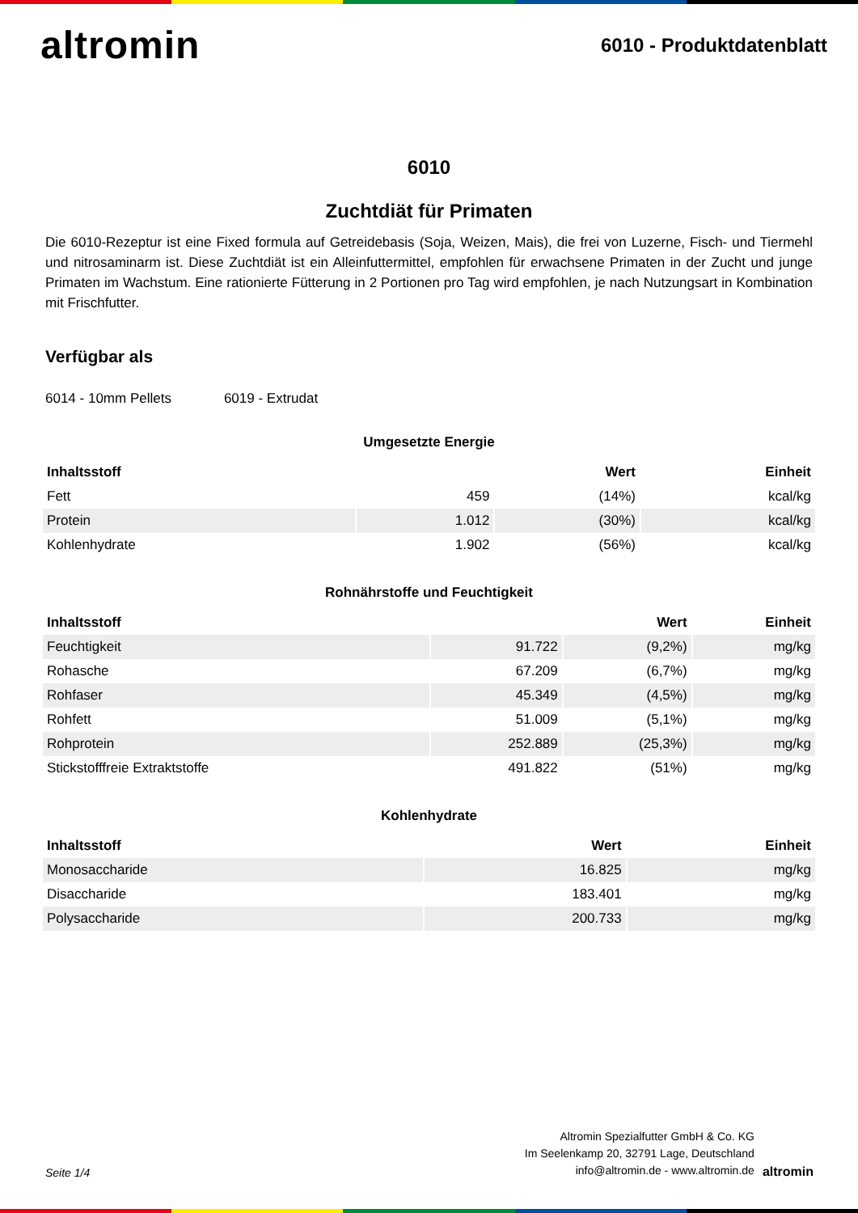altromin
6010 - Produktdatenblatt
6010
Zuchtdiät für Primaten
Die 6010-Rezeptur ist eine Fixed formula auf Getreidebasis (Soja, Weizen, Mais), die frei von Luzerne, Fisch- und Tiermehl und nitrosaminarm ist. Diese Zuchtdiät ist ein Alleinfuttermittel, empfohlen für erwachsene Primaten in der Zucht und junge Primaten im Wachstum. Eine rationierte Fütterung in 2 Portionen pro Tag wird empfohlen, je nach Nutzungsart in Kombination mit Frischfutter.
Verfügbar als
6014 - 10mm Pellets 6019 - Extrudat
Umgesetzte Energie
| Inhaltsstoff | Wert | | Einheit |
| --- | --- | --- | --- |
| Fett | 459 | (14%) | kcal/kg |
| Protein | 1.012 | (30%) | kcal/kg |
| Kohlenhydrate | 1.902 | (56%) | kcal/kg |
Rohnährstoffe und Feuchtigkeit
| Inhaltsstoff | Wert | | Einheit |
| --- | --- | --- | --- |
| Feuchtigkeit | 91.722 | (9,2%) | mg/kg |
| Rohasche | 67.209 | (6,7%) | mg/kg |
| Rohfaser | 45.349 | (4,5%) | mg/kg |
| Rohfett | 51.009 | (5,1%) | mg/kg |
| Rohprotein | 252.889 | (25,3%) | mg/kg |
| Stickstofffreie Extraktstoffe | 491.822 | (51%) | mg/kg |
Kohlenhydrate
| Inhaltsstoff | Wert | Einheit |
| --- | --- | --- |
| Monosaccharide | 16.825 | mg/kg |
| Disaccharide | 183.401 | mg/kg |
| Polysaccharide | 200.733 | mg/kg |
Seite 1/4
Altromin Spezialfutter GmbH & Co. KG
Im Seelenkamp 20, 32791 Lage, Deutschland
info@altromin.de - www.altromin.de
altromin